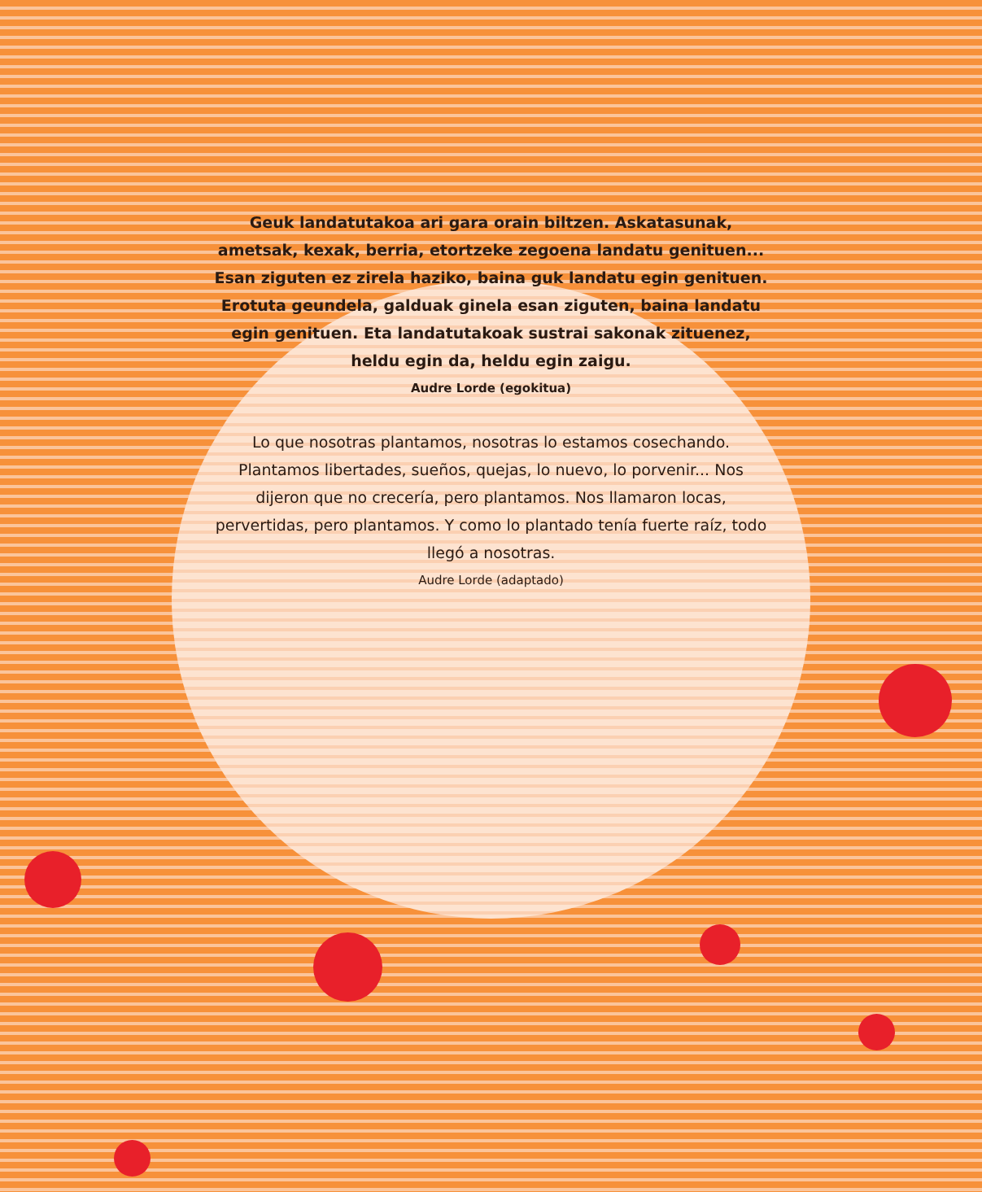Geuk landatutakoa ari gara orain biltzen. Askatasunak, ametsak, kexak, berria, etortzeke zegoena landatu genituen... Esan ziguten ez zirela haziko, baina guk landatu egin genituen. Erotuta geundela, galduak ginela esan ziguten, baina landatu egin genituen. Eta landatutakoak sustrai sakonak zituenez, heldu egin da, heldu egin zaigu.
Audre Lorde (egokitua)
Lo que nosotras plantamos, nosotras lo estamos cosechando. Plantamos libertades, sueños, quejas, lo nuevo, lo porvenir... Nos dijeron que no crecería, pero plantamos. Nos llamaron locas, pervertidas, pero plantamos. Y como lo plantado tenía fuerte raíz, todo llegó a nosotras.
Audre Lorde (adaptado)